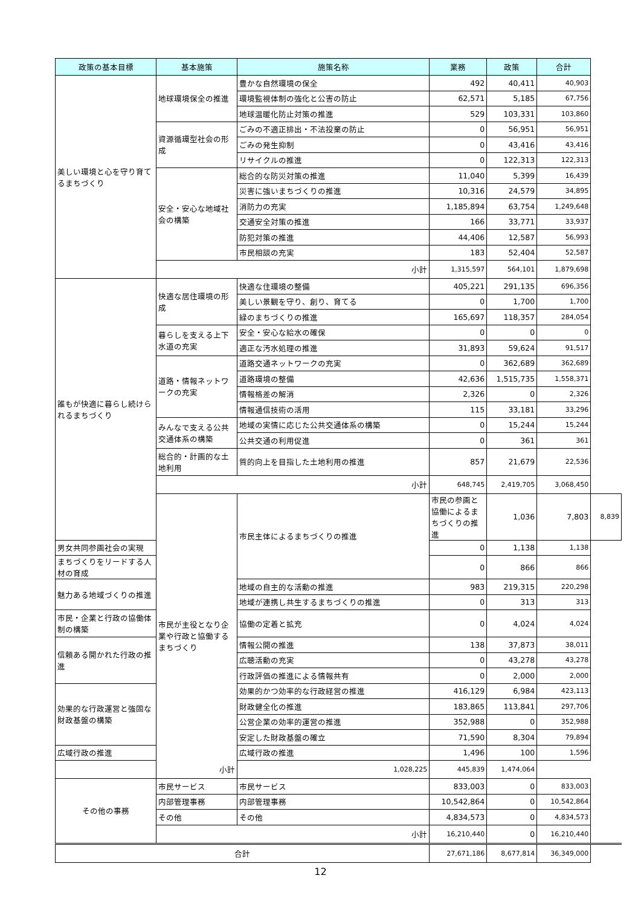| 政策の基本目標 | 基本施策 | 施策名称 | 業務 | 政策 | 合計 | |
| --- | --- | --- | --- | --- | --- | --- |
| 美しい環境と心を守り育てるまちづくり | 地球環境保全の推進 | 豊かな自然環境の保全 | 492 | 40,411 | 40,903 | |
| | | 環境監視体制の強化と公害の防止 | 62,571 | 5,185 | 67,756 | |
| | | 地球温暖化防止対策の推進 | 529 | 103,331 | 103,860 | |
| | 資源循環型社会の形成 | ごみの不適正排出・不法投棄の防止 | 0 | 56,951 | 56,951 | |
| | | ごみの発生抑制 | 0 | 43,416 | 43,416 | |
| | | リサイクルの推進 | 0 | 122,313 | 122,313 | |
| | 安全・安心な地域社会の構築 | 総合的な防災対策の推進 | 11,040 | 5,399 | 16,439 | |
| | | 災害に強いまちづくりの推進 | 10,316 | 24,579 | 34,895 | |
| | | 消防力の充実 | 1,185,894 | 63,754 | 1,249,648 | |
| | | 交通安全対策の推進 | 166 | 33,771 | 33,937 | |
| | | 防犯対策の推進 | 44,406 | 12,587 | 56,993 | |
| | | 市民相談の充実 | 183 | 52,404 | 52,587 | |
| | 小計 | | 1,315,597 | 564,101 | 1,879,698 | |
| 誰もが快適に暮らし続けられるまちづくり | 快適な居住環境の形成 | 快適な住環境の整備 | 405,221 | 291,135 | 696,356 | |
| | | 美しい景観を守り、創り、育てる | 0 | 1,700 | 1,700 | |
| | | 緑のまちづくりの推進 | 165,697 | 118,357 | 284,054 | |
| | 暮らしを支える上下水道の充実 | 安全・安心な給水の確保 | 0 | 0 | 0 | |
| | | 適正な汚水処理の推進 | 31,893 | 59,624 | 91,517 | |
| | 道路・情報ネットワークの充実 | 道路交通ネットワークの充実 | 0 | 362,689 | 362,689 | |
| | | 道路環境の整備 | 42,636 | 1,515,735 | 1,558,371 | |
| | | 情報格差の解消 | 2,326 | 0 | 2,326 | |
| | | 情報通信技術の活用 | 115 | 33,181 | 33,296 | |
| | みんなで支える公共交通体系の構築 | 地域の実情に応じた公共交通体系の構築 | 0 | 15,244 | 15,244 | |
| | | 公共交通の利用促進 | 0 | 361 | 361 | |
| | 総合的・計画的な土地利用 | 質的向上を目指した土地利用の推進 | 857 | 21,679 | 22,536 | |
| | 小計 | | 648,745 | 2,419,705 | 3,068,450 | |
| | 市民が主役となり企業や行政と協働するまちづくり | 市民主体によるまちづくりの推進 | 市民の参画と協働によるまちづくりの推進 | 1,036 | 7,803 | 8,839 |
| 男女共同参画社会の実現 | | | 0 | 1,138 | 1,138 | |
| まちづくりをリードする人材の育成 | | | 0 | 866 | 866 | |
| 魅力ある地域づくりの推進 | | 地域の自主的な活動の推進 | 983 | 219,315 | 220,298 | |
| | | 地域が連携し共生するまちづくりの推進 | 0 | 313 | 313 | |
| 市民・企業と行政の協働体制の構築 | | 協働の定着と拡充 | 0 | 4,024 | 4,024 | |
| 信頼ある開かれた行政の推進 | | 情報公開の推進 | 138 | 37,873 | 38,011 | |
| | | 広聴活動の充実 | 0 | 43,278 | 43,278 | |
| | | 行政評価の推進による情報共有 | 0 | 2,000 | 2,000 | |
| 効果的な行政運営と強固な財政基盤の構築 | | 効果的かつ効率的な行政経営の推進 | 416,129 | 6,984 | 423,113 | |
| | | 財政健全化の推進 | 183,865 | 113,841 | 297,706 | |
| | | 公営企業の効率的運営の推進 | 352,988 | 0 | 352,988 | |
| | | 安定した財政基盤の確立 | 71,590 | 8,304 | 79,894 | |
| 広域行政の推進 | | 広域行政の推進 | 1,496 | 100 | 1,596 | |
| 小計 | | 1,028,225 | 445,839 | 1,474,064 | | |
| その他の事務 | 市民サービス | 市民サービス | 833,003 | 0 | 833,003 | |
| | 内部管理事務 | 内部管理事務 | 10,542,864 | 0 | 10,542,864 | |
| | その他 | その他 | 4,834,573 | 0 | 4,834,573 | |
| | 小計 | | 16,210,440 | 0 | 16,210,440 | |
| 合計 | | | 27,671,186 | 8,677,814 | 36,349,000 | |
12